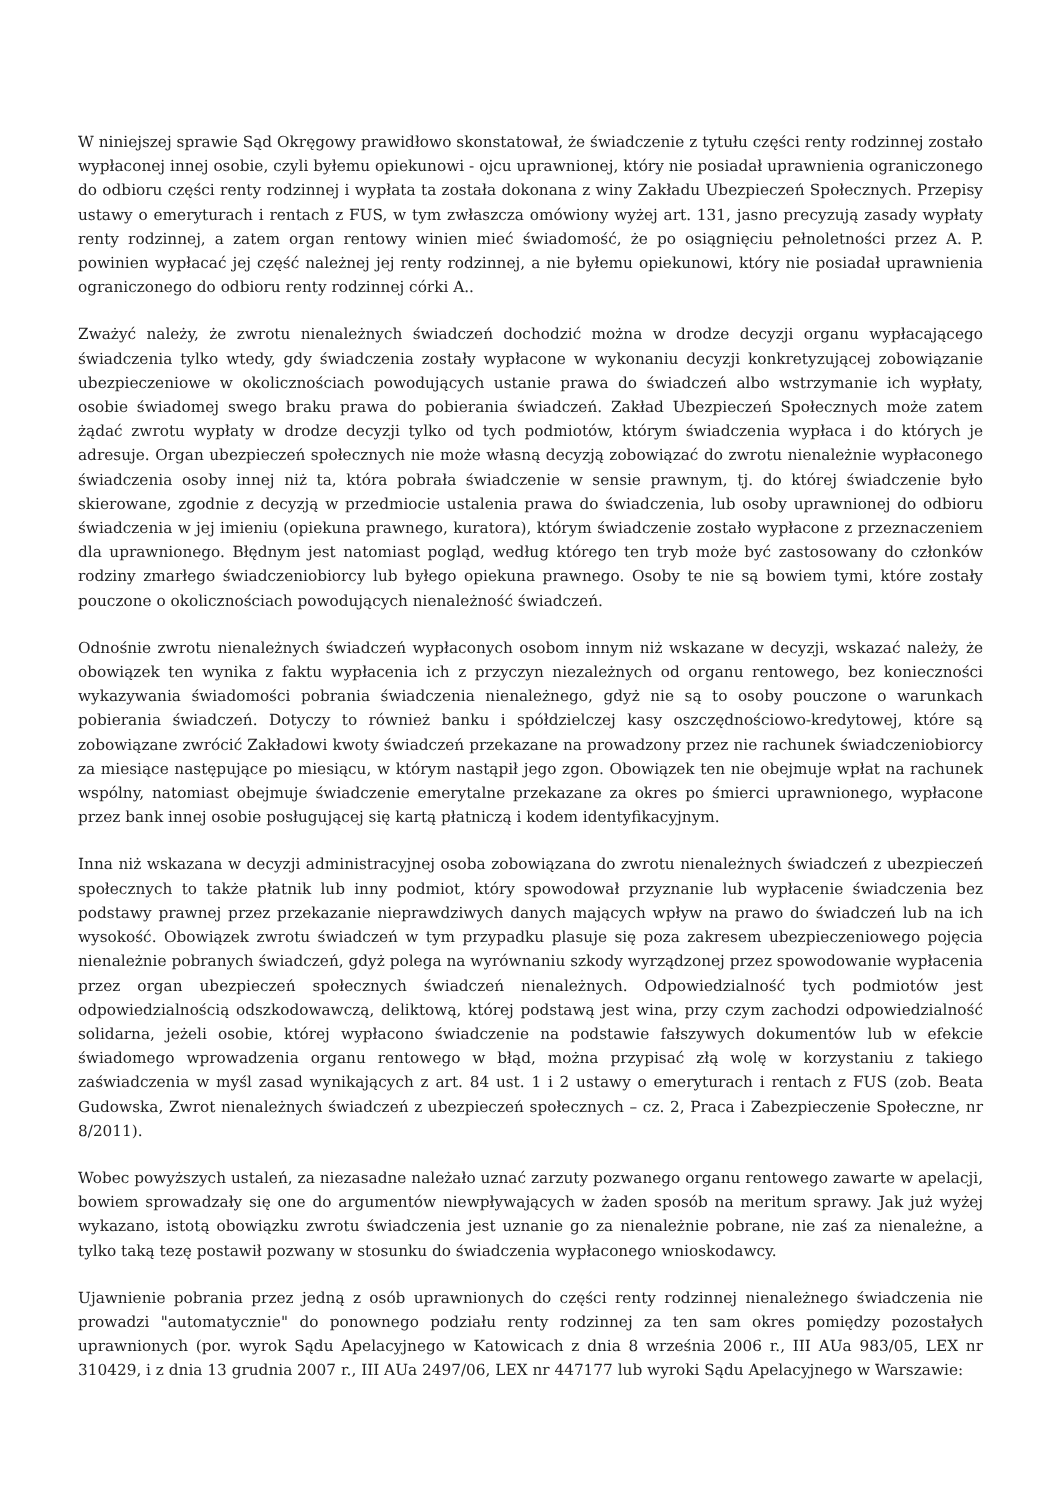W niniejszej sprawie Sąd Okręgowy prawidłowo skonstatował, że świadczenie z tytułu części renty rodzinnej zostało wypłaconej innej osobie, czyli byłemu opiekunowi - ojcu uprawnionej, który nie posiadał uprawnienia ograniczonego do odbioru części renty rodzinnej i wypłata ta została dokonana z winy Zakładu Ubezpieczeń Społecznych. Przepisy ustawy o emeryturach i rentach z FUS, w tym zwłaszcza omówiony wyżej art. 131, jasno precyzują zasady wypłaty renty rodzinnej, a zatem organ rentowy winien mieć świadomość, że po osiągnięciu pełnoletności przez A. P. powinien wypłacać jej część należnej jej renty rodzinnej, a nie byłemu opiekunowi, który nie posiadał uprawnienia ograniczonego do odbioru renty rodzinnej córki A..
Zważyć należy, że zwrotu nienależnych świadczeń dochodzić można w drodze decyzji organu wypłacającego świadczenia tylko wtedy, gdy świadczenia zostały wypłacone w wykonaniu decyzji konkretyzującej zobowiązanie ubezpieczeniowe w okolicznościach powodujących ustanie prawa do świadczeń albo wstrzymanie ich wypłaty, osobie świadomej swego braku prawa do pobierania świadczeń. Zakład Ubezpieczeń Społecznych może zatem żądać zwrotu wypłaty w drodze decyzji tylko od tych podmiotów, którym świadczenia wypłaca i do których je adresuje. Organ ubezpieczeń społecznych nie może własną decyzją zobowiązać do zwrotu nienależnie wypłaconego świadczenia osoby innej niż ta, która pobrała świadczenie w sensie prawnym, tj. do której świadczenie było skierowane, zgodnie z decyzją w przedmiocie ustalenia prawa do świadczenia, lub osoby uprawnionej do odbioru świadczenia w jej imieniu (opiekuna prawnego, kuratora), którym świadczenie zostało wypłacone z przeznaczeniem dla uprawnionego. Błędnym jest natomiast pogląd, według którego ten tryb może być zastosowany do członków rodziny zmarłego świadczeniobiorcy lub byłego opiekuna prawnego. Osoby te nie są bowiem tymi, które zostały pouczone o okolicznościach powodujących nienależność świadczeń.
Odnośnie zwrotu nienależnych świadczeń wypłaconych osobom innym niż wskazane w decyzji, wskazać należy, że obowiązek ten wynika z faktu wypłacenia ich z przyczyn niezależnych od organu rentowego, bez konieczności wykazywania świadomości pobrania świadczenia nienależnego, gdyż nie są to osoby pouczone o warunkach pobierania świadczeń. Dotyczy to również banku i spółdzielczej kasy oszczędnościowo-kredytowej, które są zobowiązane zwrócić Zakładowi kwoty świadczeń przekazane na prowadzony przez nie rachunek świadczeniobiorcy za miesiące następujące po miesiącu, w którym nastąpił jego zgon. Obowiązek ten nie obejmuje wpłat na rachunek wspólny, natomiast obejmuje świadczenie emerytalne przekazane za okres po śmierci uprawnionego, wypłacone przez bank innej osobie posługującej się kartą płatniczą i kodem identyfikacyjnym.
Inna niż wskazana w decyzji administracyjnej osoba zobowiązana do zwrotu nienależnych świadczeń z ubezpieczeń społecznych to także płatnik lub inny podmiot, który spowodował przyznanie lub wypłacenie świadczenia bez podstawy prawnej przez przekazanie nieprawdziwych danych mających wpływ na prawo do świadczeń lub na ich wysokość. Obowiązek zwrotu świadczeń w tym przypadku plasuje się poza zakresem ubezpieczeniowego pojęcia nienależnie pobranych świadczeń, gdyż polega na wyrównaniu szkody wyrządzonej przez spowodowanie wypłacenia przez organ ubezpieczeń społecznych świadczeń nienależnych. Odpowiedzialność tych podmiotów jest odpowiedzialnością odszkodowawczą, deliktową, której podstawą jest wina, przy czym zachodzi odpowiedzialność solidarna, jeżeli osobie, której wypłacono świadczenie na podstawie fałszywych dokumentów lub w efekcie świadomego wprowadzenia organu rentowego w błąd, można przypisać złą wolę w korzystaniu z takiego zaświadczenia w myśl zasad wynikających z art. 84 ust. 1 i 2 ustawy o emeryturach i rentach z FUS (zob. Beata Gudowska, Zwrot nienależnych świadczeń z ubezpieczeń społecznych – cz. 2, Praca i Zabezpieczenie Społeczne, nr 8/2011).
Wobec powyższych ustaleń, za niezasadne należało uznać zarzuty pozwanego organu rentowego zawarte w apelacji, bowiem sprowadzały się one do argumentów niewpływających w żaden sposób na meritum sprawy. Jak już wyżej wykazano, istotą obowiązku zwrotu świadczenia jest uznanie go za nienależnie pobrane, nie zaś za nienależne, a tylko taką tezę postawił pozwany w stosunku do świadczenia wypłaconego wnioskodawcy.
Ujawnienie pobrania przez jedną z osób uprawnionych do części renty rodzinnej nienależnego świadczenia nie prowadzi "automatycznie" do ponownego podziału renty rodzinnej za ten sam okres pomiędzy pozostałych uprawnionych (por. wyrok Sądu Apelacyjnego w Katowicach z dnia 8 września 2006 r., III AUa 983/05, LEX nr 310429, i z dnia 13 grudnia 2007 r., III AUa 2497/06, LEX nr 447177 lub wyroki Sądu Apelacyjnego w Warszawie: